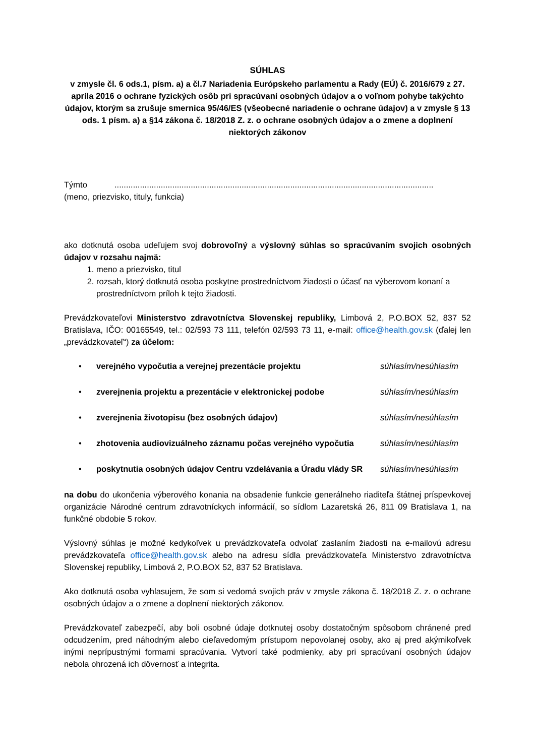SÚHLAS
v zmysle čl. 6 ods.1, písm. a) a čl.7 Nariadenia Európskeho parlamentu a Rady (EÚ) č. 2016/679 z 27. apríla 2016 o ochrane fyzických osôb pri spracúvaní osobných údajov a o voľnom pohybe takýchto údajov, ktorým sa zrušuje smernica 95/46/ES (všeobecné nariadenie o ochrane údajov) a v zmysle § 13 ods. 1 písm. a) a §14 zákona č. 18/2018 Z. z. o ochrane osobných údajov a o zmene a doplnení niektorých zákonov
Týmto..........................................................................................................................................
(meno, priezvisko, tituly, funkcia)
ako dotknutá osoba udeľujem svoj dobrovoľný a výslovný súhlas so spracúvaním svojich osobných údajov v rozsahu najmä:
1. meno a priezvisko, titul
2. rozsah, ktorý dotknutá osoba poskytne prostredníctvom žiadosti o účasť na výberovom konaní a prostredníctvom príloh k tejto žiadosti.
Prevádzkovateľovi Ministerstvo zdravotníctva Slovenskej republiky, Limbová 2, P.O.BOX 52, 837 52 Bratislava, IČO: 00165549, tel.: 02/593 73 111, telefón 02/593 73 11, e-mail: office@health.gov.sk (ďalej len „prevádzkovateľ“) za účelom:
• verejného vypočutia a verejnej prezentácie projektu súhlasím/nesúhlasím
• zverejnenia projektu a prezentácie v elektronickej podobe súhlasím/nesúhlasím
• zverejnenia životopisu (bez osobných údajov) súhlasím/nesúhlasím
• zhotovenia audiovizuálneho záznamu počas verejného vypočutia súhlasím/nesúhlasím
• poskytnutia osobných údajov Centru vzdelávania a Úradu vlády SR súhlasím/nesúhlasím
na dobu do ukončenia výberového konania na obsadenie funkcie generálneho riaditeľa štátnej príspevkovej organizácie Národné centrum zdravotníckych informácií, so sídlom Lazaretská 26, 811 09 Bratislava 1, na funkčné obdobie 5 rokov.
Výslovný súhlas je možné kedykoľvek u prevádzkovateľa odvolať zaslaním žiadosti na e-mailovú adresu prevádzkovateľa office@health.gov.sk alebo na adresu sídla prevádzkovateľa Ministerstvo zdravotníctva Slovenskej republiky, Limbová 2, P.O.BOX 52, 837 52 Bratislava.
Ako dotknutá osoba vyhlasujem, že som si vedomá svojich práv v zmysle zákona č. 18/2018 Z. z. o ochrane osobných údajov a o zmene a doplnení niektorých zákonov.
Prevádzkovateľ zabezpečí, aby boli osobné údaje dotknutej osoby dostatočným spôsobom chránené pred odcudzením, pred náhodným alebo cieľavedomým prístupom nepovolanej osoby, ako aj pred akýmikoľvek inými neprípustnými formami spracúvania. Vytvorí také podmienky, aby pri spracúvaní osobných údajov nebola ohrozená ich dôvernosť a integrita.